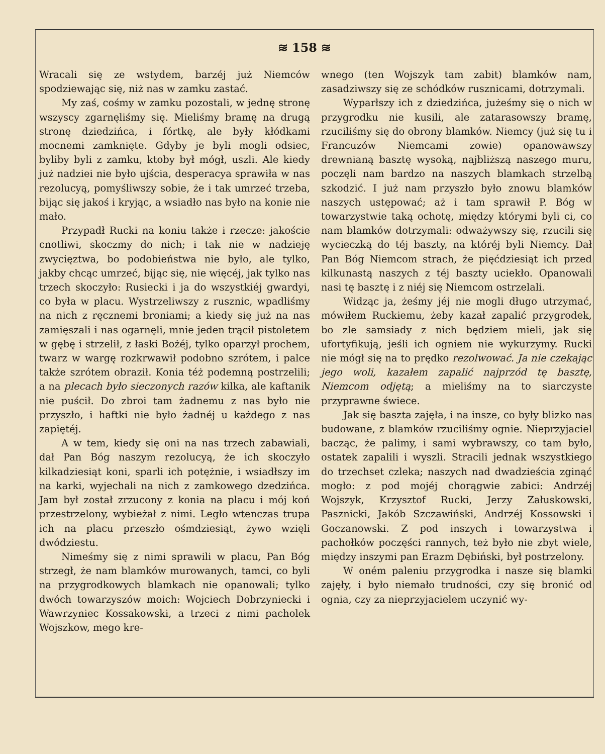≋ 158 ≋
Wracali się ze wstydem, barzéj już Niemców spodziewając się, niż nas w zamku zastać.
My zaś, cośmy w zamku pozostali, w jednę stronę wszyscy zgarnęliśmy się. Mieliśmy bramę na drugą stronę dziedzińca, i fórtkę, ale były kłódkami mocnemi zamknięte. Gdyby je byli mogli odsiec, byliby byli z zamku, ktoby był mógł, uszli. Ale kiedy już nadziei nie było ujścia, desperacya sprawiła w nas rezolucyą, pomyśliwszy sobie, że i tak umrzeć trzeba, bijąc się jakoś i kryjąc, a wsiadło nas było na konie nie mało.
Przypadł Rucki na koniu także i rzecze: jakoście cnotliwi, skoczmy do nich; i tak nie w nadzieję zwycięztwa, bo podobieństwa nie było, ale tylko, jakby chcąc umrzeć, bijąc się, nie więcéj, jak tylko nas trzech skoczyło: Rusiecki i ja do wszystkiéj gwardyi, co była w placu. Wystrzeliwszy z rusznic, wpadliśmy na nich z ręcznemi broniami; a kiedy się już na nas zamięszali i nas ogarnęli, mnie jeden trącił pistoletem w gębę i strzelił, z łaski Bożéj, tylko oparzył prochem, twarz w wargę rozkrwawił podobno szrótem, i palce także szrótem obraził. Konia téż podemną postrzelili; a na plecach było sieczonych razów kilka, ale kaftanik nie puścił. Do zbroi tam żadnemu z nas było nie przyszło, i haftki nie było żadnéj u każdego z nas zapiętéj.
A w tem, kiedy się oni na nas trzech zabawiali, dał Pan Bóg naszym rezolucyą, że ich skoczyło kilkadziesiąt koni, sparli ich potężnie, i wsiadłszy im na karki, wyjechali na nich z zamkowego dzedzińca. Jam był został zrzucony z konia na placu i mój koń przestrzelony, wybieżał z nimi. Legło wtenczas trupa ich na placu przeszło ośmdziesiąt, żywo wzięli dwódziestu.
Nimeśmy się z nimi sprawili w placu, Pan Bóg strzegł, że nam blamków murowanych, tamci, co byli na przygrodkowych blamkach nie opanowali; tylko dwóch towarzyszów moich: Wojciech Dobrzyniecki i Wawrzyniec Kossakowski, a trzeci z nimi pacholek Wojszkow, mego kre-
wnego (ten Wojszyk tam zabit) blamków nam, zasadziwszy się ze schódków rusznicami, dotrzymali.
Wyparłszy ich z dziedzińca, jużeśmy się o nich w przygrodku nie kusili, ale zatarasowszy bramę, rzuciliśmy się do obrony blamków. Niemcy (już się tu i Francuzów Niemcami zowie) opanowawszy drewnianą basztę wysoką, najbliższą naszego muru, poczęli nam bardzo na naszych blamkach strzelbą szkodzić. I już nam przyszło było znowu blamków naszych ustępować; aż i tam sprawił P. Bóg w towarzystwie taką ochotę, między którymi byli ci, co nam blamków dotrzymali: odważywszy się, rzucili się wycieczką do téj baszty, na któréj byli Niemcy. Dał Pan Bóg Niemcom strach, że pięćdziesiąt ich przed kilkunastą naszych z téj baszty uciekło. Opanowali nasi tę basztę i z niéj się Niemcom ostrzelali.
Widząc ja, żeśmy jéj nie mogli długo utrzymać, mówiłem Ruckiemu, żeby kazał zapalić przygrodek, bo zle samsiady z nich będziem mieli, jak się ufortyfikują, jeśli ich ogniem nie wykurzymy. Rucki nie mógł się na to prędko rezolwować. Ja nie czekając jego woli, kazałem zapalić najprzód tę basztę, Niemcom odjętą; a mieliśmy na to siarczyste przyprawne świece.
Jak się baszta zajęła, i na insze, co były blizko nas budowane, z blamków rzuciliśmy ognie. Nieprzyjaciel bacząc, że palimy, i sami wybrawszy, co tam było, ostatek zapalili i wyszli. Stracili jednak wszystkiego do trzechset czleka; naszych nad dwadzieścia zginąć mogło: z pod mojéj chorągwie zabici: Andrzéj Wojszyk, Krzysztof Rucki, Jerzy Załuskowski, Pasznicki, Jakób Szczawiński, Andrzéj Kossowski i Goczanowski. Z pod inszych i towarzystwa i pachołków poczęści rannych, też było nie zbyt wiele, między inszymi pan Erazm Dębiński, był postrzelony.
W oném paleniu przygrodka i nasze się blamki zajęły, i było niemało trudności, czy się bronić od ognia, czy za nieprzyjacielem uczynić wy-